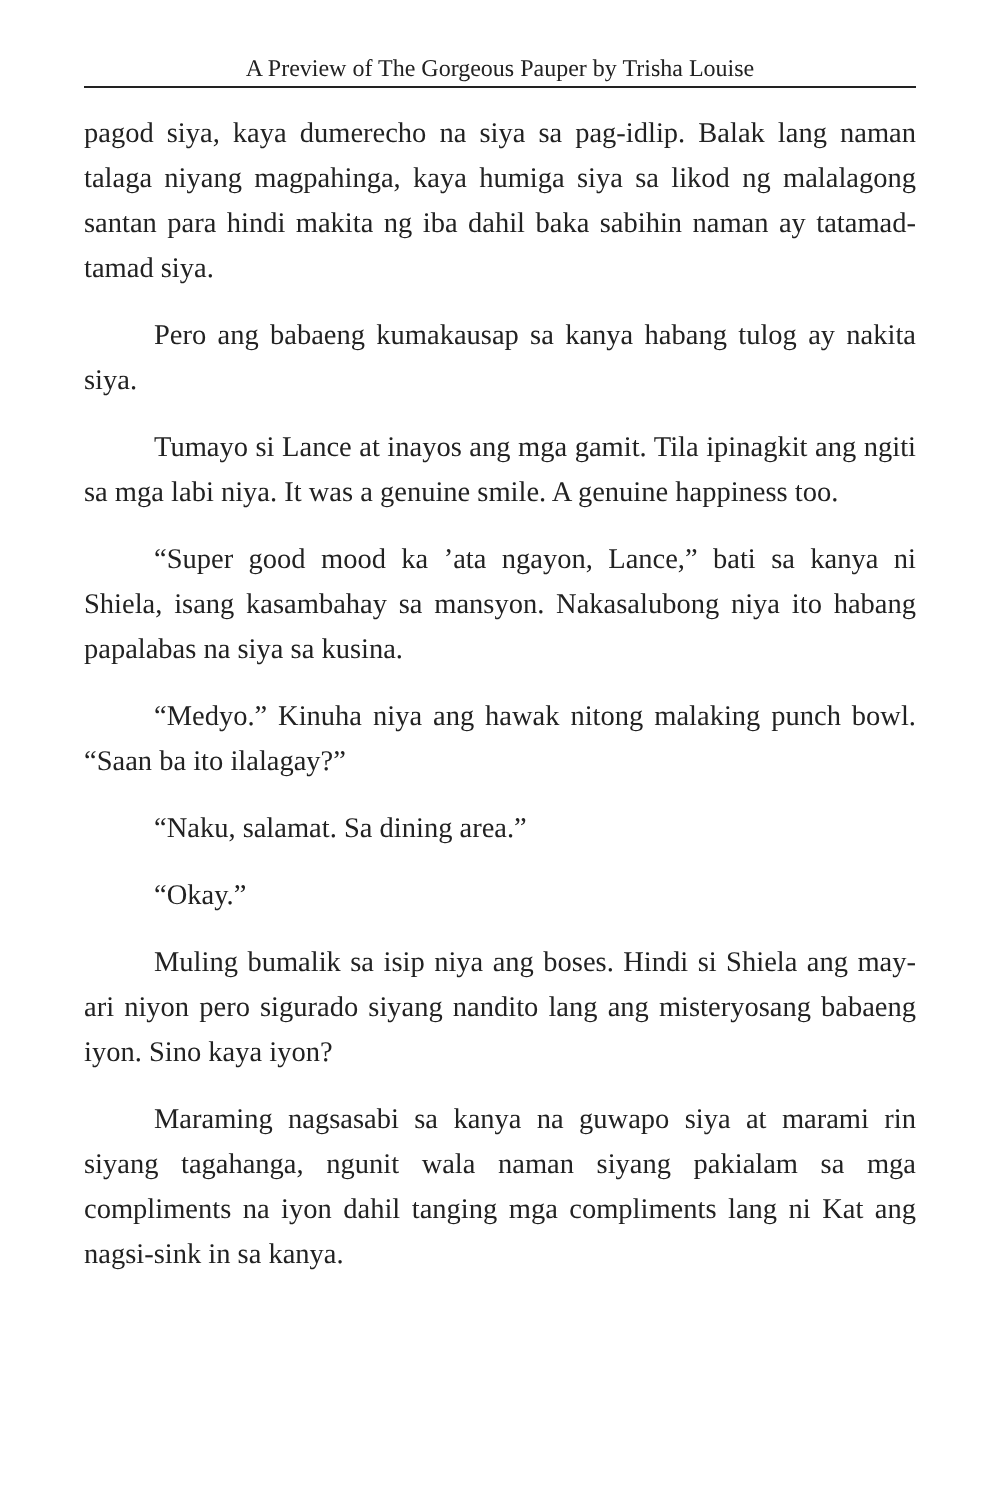A Preview of The Gorgeous Pauper by Trisha Louise
pagod siya, kaya dumerecho na siya sa pag-idlip. Balak lang naman talaga niyang magpahinga, kaya humiga siya sa likod ng malalagong santan para hindi makita ng iba dahil baka sabihin naman ay tatamad-tamad siya.
Pero ang babaeng kumakausap sa kanya habang tulog ay nakita siya.
Tumayo si Lance at inayos ang mga gamit. Tila ipinagkit ang ngiti sa mga labi niya. It was a genuine smile. A genuine happiness too.
“Super good mood ka ’ata ngayon, Lance,” bati sa kanya ni Shiela, isang kasambahay sa mansyon. Nakasalubong niya ito habang papalabas na siya sa kusina.
“Medyo.” Kinuha niya ang hawak nitong malaking punch bowl. “Saan ba ito ilalagay?”
“Naku, salamat. Sa dining area.”
“Okay.”
Muling bumalik sa isip niya ang boses. Hindi si Shiela ang may-ari niyon pero sigurado siyang nandito lang ang misteryosang babaeng iyon. Sino kaya iyon?
Maraming nagsasabi sa kanya na guwapo siya at marami rin siyang tagahanga, ngunit wala naman siyang pakialam sa mga compliments na iyon dahil tanging mga compliments lang ni Kat ang nagsi-sink in sa kanya.